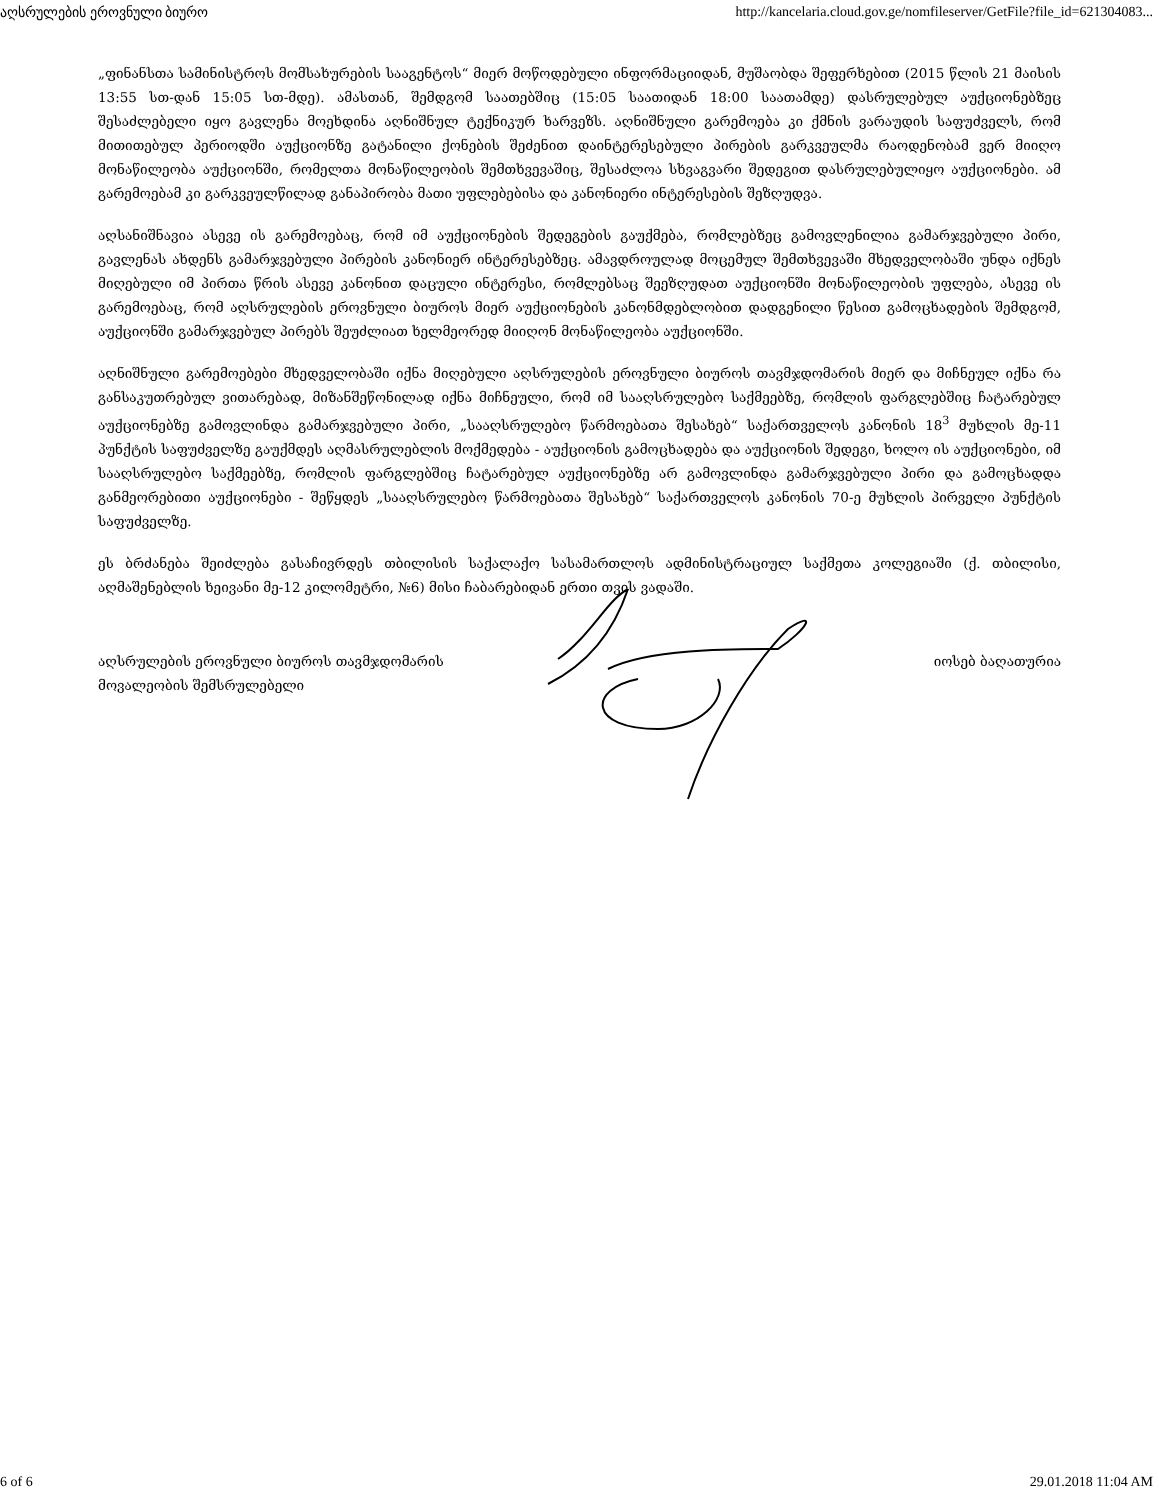აღსრულების ეროვნული ბიურო http://kancelaria.cloud.gov.ge/nomfileserver/GetFile?file_id=621304083...
„ფინანსთა სამინისტროს მომსახურების სააგენტოს“ მიერ მოწოდებული ინფორმაციიდან, მუშაობდა შეფერხებით (2015 წლის 21 მაისის 13:55 სთ-დან 15:05 სთ-მდე). ამასთან, შემდგომ საათებშიც (15:05 საათიდან 18:00 საათამდე) დასრულებულ აუქციონებზეც შესაძლებელი იყო გავლენა მოეხდინა აღნიშნულ ტექნიკურ ხარვეზს. აღნიშნული გარემოება კი ქმნის ვარაუდის საფუძველს, რომ მითითებულ პერიოდში აუქციონზე გატანილი ქონების შეძენით დაინტერესებული პირების გარკვეულმა რაოდენობამ ვერ მიიღო მონაწილეობა აუქციონში, რომელთა მონაწილეობის შემთხვევაშიც, შესაძლოა სხვაგვარი შედეგით დასრულებულიყო აუქციონები. ამ გარემოებამ კი გარკვეულწილად განაპირობა მათი უფლებებისა და კანონიერი ინტერესების შეზღუდვა.
აღსანიშნავია ასევე ის გარემოებაც, რომ იმ აუქციონების შედეგების გაუქმება, რომლებზეც გამოვლენილია გამარჯვებული პირი, გავლენას ახდენს გამარჯვებული პირების კანონიერ ინტერესებზეც. ამავდროულად მოცემულ შემთხვევაში მხედველობაში უნდა იქნეს მიღებული იმ პირთა წრის ასევე კანონით დაცული ინტერესი, რომლებსაც შეეზღუდათ აუქციონში მონაწილეობის უფლება, ასევე ის გარემოებაც, რომ აღსრულების ეროვნული ბიუროს მიერ აუქციონების კანონმდებლობით დადგენილი წესით გამოცხადების შემდგომ, აუქციონში გამარჯვებულ პირებს შეუძლიათ ხელმეორედ მიიღონ მონაწილეობა აუქციონში.
აღნიშნული გარემოებები მხედველობაში იქნა მიღებული აღსრულების ეროვნული ბიუროს თავმჯდომარის მიერ და მიჩნეულ იქნა რა განსაკუთრებულ ვითარებად, მიზანშეწონილად იქნა მიჩნეული, რომ იმ სააღსრულებო საქმეებზე, რომლის ფარგლებშიც ჩატარებულ აუქციონებზე გამოვლინდა გამარჯვებული პირი, „სააღსრულებო წარმოებათა შესახებ“ საქართველოს კანონის 18<sup>3</sup> მუხლის მე-11 პუნქტის საფუძველზე გაუქმდეს აღმასრულებლის მოქმედება - აუქციონის გამოცხადება და აუქციონის შედეგი, ხოლო ის აუქციონები, იმ სააღსრულებო საქმეებზე, რომლის ფარგლებშიც ჩატარებულ აუქციონებზე არ გამოვლინდა გამარჯვებული პირი და გამოცხადდა განმეორებითი აუქციონები - შეწყდეს „სააღსრულებო წარმოებათა შესახებ“ საქართველოს კანონის 70-ე მუხლის პირველი პუნქტის საფუძველზე.
ეს ბრძანება შეიძლება გასაჩივრდეს თბილისის საქალაქო სასამართლოს ადმინისტრაციულ საქმეთა კოლეგიაში (ქ. თბილისი, აღმაშენებლის ხეივანი მე-12 კილომეტრი, №6) მისი ჩაბარებიდან ერთი თვის ვადაში.
აღსრულების ეროვნული ბიუროს თავმჯდომარის
მოვალეობის შემსრულებელი
იოსებ ბაღათურია
6 of 6 29.01.2018 11:04 AM